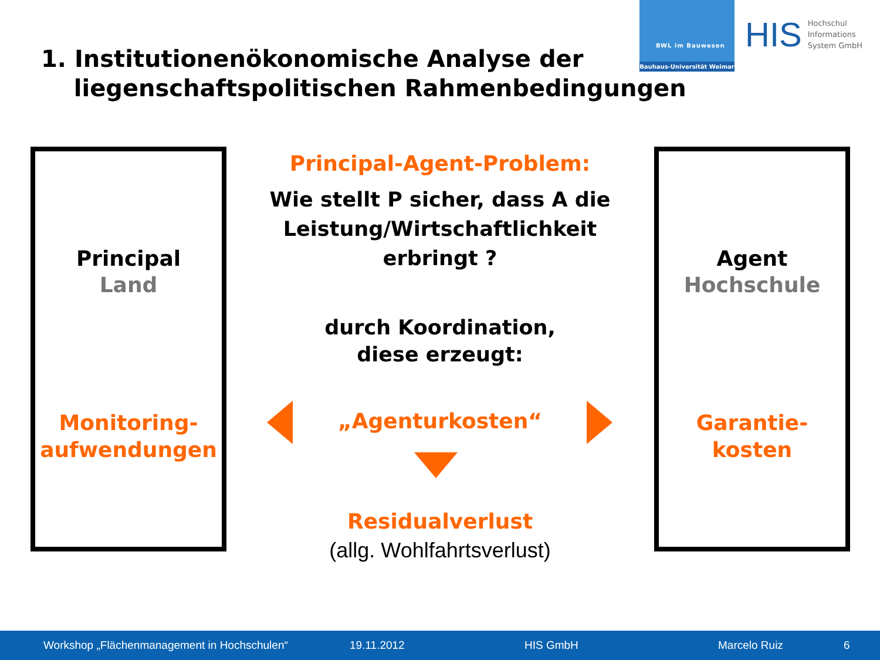1. Institutionenökonomische Analyse der
liegenschaftspolitischen Rahmenbedingungen
BWL im Bauwesen
Bauhaus-Universität Weimar
HIS
Hochschul
Informations
System GmbH
Principal
Land
Monitoring-
aufwendungen
Agent
Hochschule
Garantie-
kosten
Principal-Agent-Problem:
Wie stellt P sicher, dass A die Leistung/Wirtschaftlichkeit erbringt ?
durch Koordination,
diese erzeugt:
„Agenturkosten“
Residualverlust
(allg. Wohlfahrtsverlust)
Workshop „Flächenmanagement in Hochschulen“ 19.11.2012 HIS GmbH Marcelo Ruiz 6